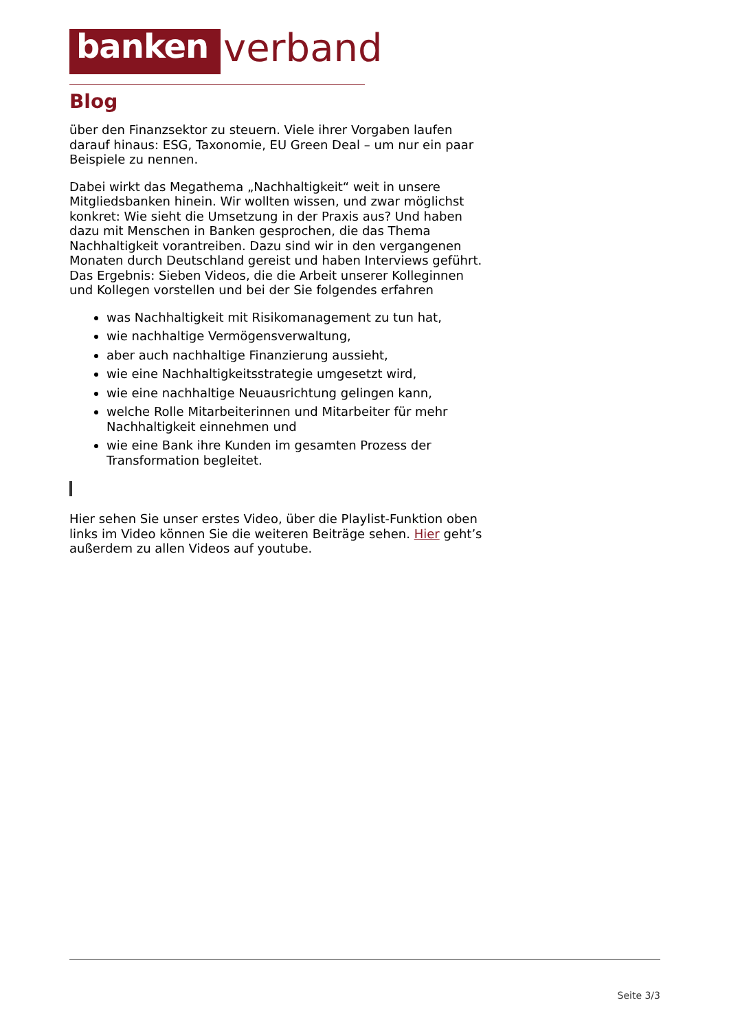banken
verband
Blog
über den Finanzsektor zu steuern. Viele ihrer Vorgaben laufen darauf hinaus: ESG, Taxonomie, EU Green Deal – um nur ein paar Beispiele zu nennen.
Dabei wirkt das Megathema „Nachhaltigkeit“ weit in unsere Mitgliedsbanken hinein. Wir wollten wissen, und zwar möglichst konkret: Wie sieht die Umsetzung in der Praxis aus? Und haben dazu mit Menschen in Banken gesprochen, die das Thema Nachhaltigkeit vorantreiben. Dazu sind wir in den vergangenen Monaten durch Deutschland gereist und haben Interviews geführt. Das Ergebnis: Sieben Videos, die die Arbeit unserer Kolleginnen und Kollegen vorstellen und bei der Sie folgendes erfahren
was Nachhaltigkeit mit Risikomanagement zu tun hat,
wie nachhaltige Vermögensverwaltung,
aber auch nachhaltige Finanzierung aussieht,
wie eine Nachhaltigkeitsstrategie umgesetzt wird,
wie eine nachhaltige Neuausrichtung gelingen kann,
welche Rolle Mitarbeiterinnen und Mitarbeiter für mehr Nachhaltigkeit einnehmen und
wie eine Bank ihre Kunden im gesamten Prozess der Transformation begleitet.
Hier sehen Sie unser erstes Video, über die Playlist-Funktion oben links im Video können Sie die weiteren Beiträge sehen. Hier geht’s außerdem zu allen Videos auf youtube.
Seite 3/3